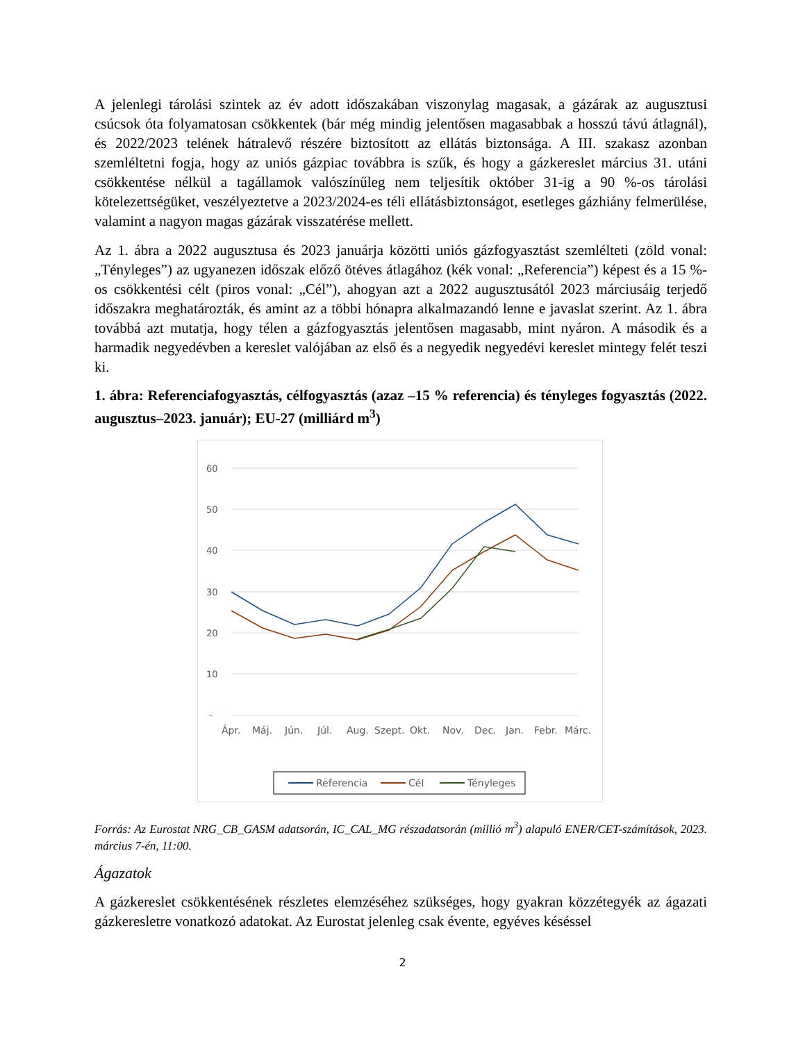A jelenlegi tárolási szintek az év adott időszakában viszonylag magasak, a gázárak az augusztusi csúcsok óta folyamatosan csökkentek (bár még mindig jelentősen magasabbak a hosszú távú átlagnál), és 2022/2023 telének hátralevő részére biztosított az ellátás biztonsága. A III. szakasz azonban szemléltetni fogja, hogy az uniós gázpiac továbbra is szűk, és hogy a gázkereslet március 31. utáni csökkentése nélkül a tagállamok valószínűleg nem teljesítik október 31-ig a 90 %-os tárolási kötelezettségüket, veszélyeztetve a 2023/2024-es téli ellátásbiztonságot, esetleges gázhiány felmerülése, valamint a nagyon magas gázárak visszatérése mellett.
Az 1. ábra a 2022 augusztusa és 2023 januárja közötti uniós gázfogyasztást szemlélteti (zöld vonal: „Tényleges”) az ugyanezen időszak előző ötéves átlagához (kék vonal: „Referencia”) képest és a 15 %-os csökkentési célt (piros vonal: „Cél”), ahogyan azt a 2022 augusztusától 2023 márciusáig terjedő időszakra meghatározták, és amint az a többi hónapra alkalmazandó lenne e javaslat szerint. Az 1. ábra továbbá azt mutatja, hogy télen a gázfogyasztás jelentősen magasabb, mint nyáron. A második és a harmadik negyedévben a kereslet valójában az első és a negyedik negyedévi kereslet mintegy felét teszi ki.
1. ábra: Referenciafogyasztás, célfogyasztás (azaz –15 % referencia) és tényleges fogyasztás (2022. augusztus–2023. január); EU-27 (milliárd m<sup>3</sup>)
60
50
40
30
20
10
-
Ápr.
Máj.
Jún.
Júl.
Aug.
Szept.
Okt.
Nov.
Dec.
Jan.
Febr.
Márc.
Referencia
Cél
Tényleges
Forrás: Az Eurostat NRG_CB_GASM adatsorán, IC_CAL_MG részadatsorán (millió m<sup>3</sup>) alapuló ENER/CET-számítások, 2023. március 7-én, 11:00.
Ágazatok
A gázkereslet csökkentésének részletes elemzéséhez szükséges, hogy gyakran közzétegyék az ágazati gázkeresletre vonatkozó adatokat. Az Eurostat jelenleg csak évente, egyéves késéssel
2